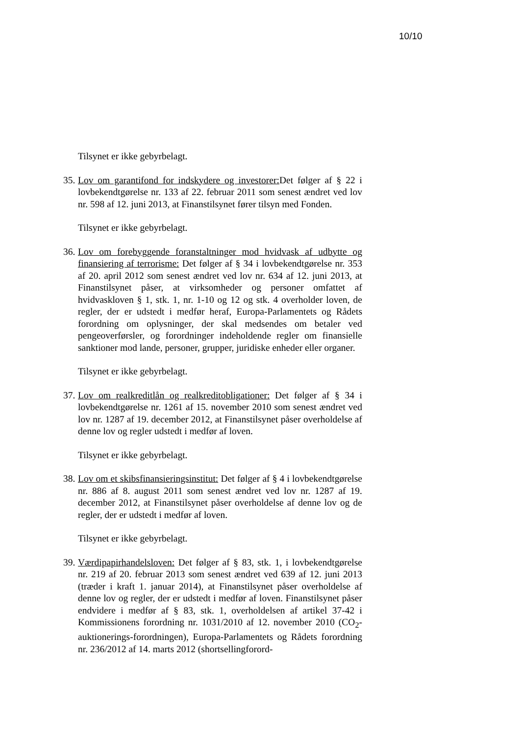10/10
Tilsynet er ikke gebyrbelagt.
35.
Lov om garantifond for indskydere og investorer: Det følger af § 22 i lovbekendtgørelse nr. 133 af 22. februar 2011 som senest ændret ved lov nr. 598 af 12. juni 2013, at Finanstilsynet fører tilsyn med Fonden.
Tilsynet er ikke gebyrbelagt.
36.
Lov om forebyggende foranstaltninger mod hvidvask af udbytte og finansiering af terrorisme: Det følger af § 34 i lovbekendtgørelse nr. 353 af 20. april 2012 som senest ændret ved lov nr. 634 af 12. juni 2013, at Finanstilsynet påser, at virksomheder og personer omfattet af hvidvaskloven § 1, stk. 1, nr. 1-10 og 12 og stk. 4 overholder loven, de regler, der er udstedt i medfør heraf, Europa-Parlamentets og Rådets forordning om oplysninger, der skal medsendes om betaler ved pengeoverførsler, og forordninger indeholdende regler om finansielle sanktioner mod lande, personer, grupper, juridiske enheder eller organer.
Tilsynet er ikke gebyrbelagt.
37.
Lov om realkreditlån og realkreditobligationer: Det følger af § 34 i lovbekendtgørelse nr. 1261 af 15. november 2010 som senest ændret ved lov nr. 1287 af 19. december 2012, at Finanstilsynet påser overholdelse af denne lov og regler udstedt i medfør af loven.
Tilsynet er ikke gebyrbelagt.
38.
Lov om et skibsfinansieringsinstitut: Det følger af § 4 i lovbekendtgørelse nr. 886 af 8. august 2011 som senest ændret ved lov nr. 1287 af 19. december 2012, at Finanstilsynet påser overholdelse af denne lov og de regler, der er udstedt i medfør af loven.
Tilsynet er ikke gebyrbelagt.
39.
Værdipapirhandelsloven: Det følger af § 83, stk. 1, i lovbekendtgørelse nr. 219 af 20. februar 2013 som senest ændret ved 639 af 12. juni 2013 (træder i kraft 1. januar 2014), at Finanstilsynet påser overholdelse af denne lov og regler, der er udstedt i medfør af loven. Finanstilsynet påser endvidere i medfør af § 83, stk. 1, overholdelsen af artikel 37-42 i Kommissionens forordning nr. 1031/2010 af 12. november 2010 (CO<sub>2</sub>-auktionerings-forordningen), Europa-Parlamentets og Rådets forordning nr. 236/2012 af 14. marts 2012 (shortsellingforord-